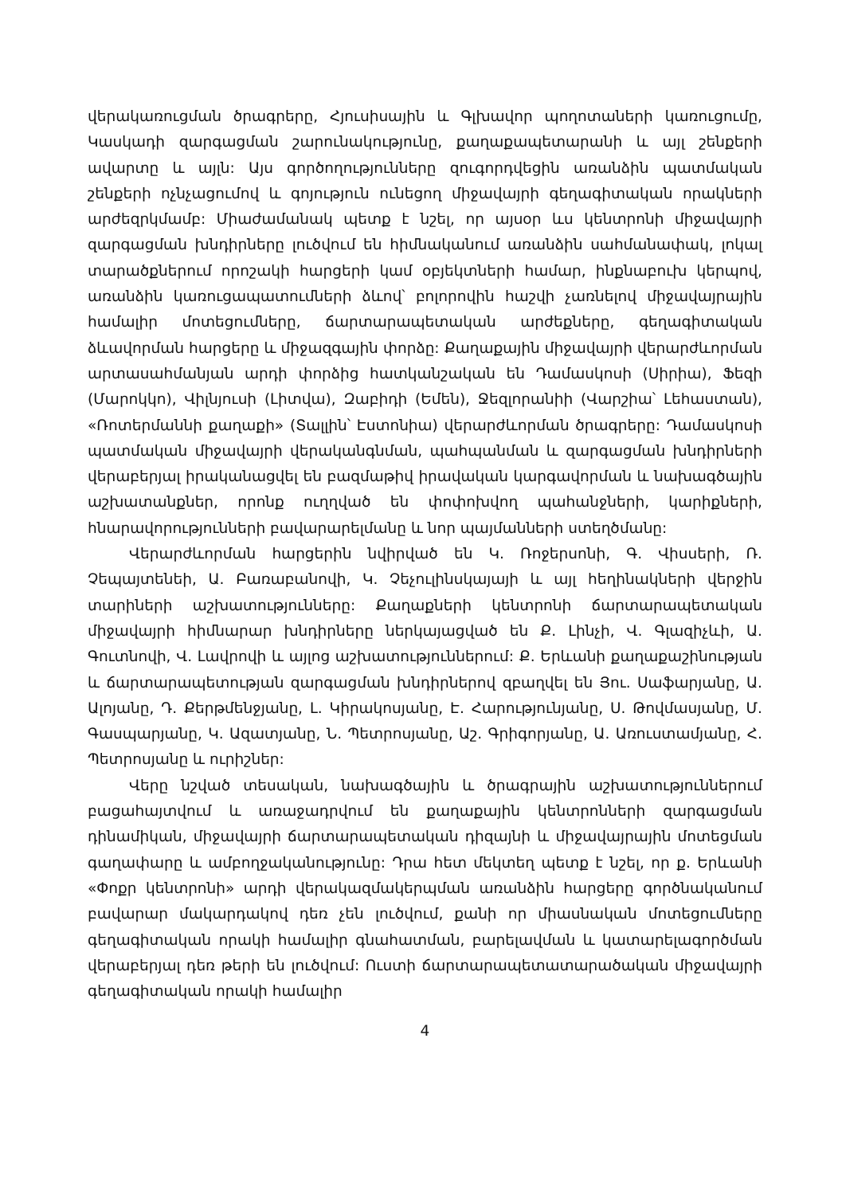վերակառուցման ծրագրերը, Հյուսիսային և Գլխավոր պողոտաների կառուցումը, Կասկադի զարգացման շարունակությունը, քաղաքապետարանի և այլ շենքերի ավարտը և այլն: Այս գործողությունները զուգորդվեցին առանձին պատմական շենքերի ոչնչացումով և գոյություն ունեցող միջավայրի գեղագիտական որակների արժեզրկմամբ: Միաժամանակ պետք է նշել, որ այսօր ևս կենտրոնի միջավայրի զարգացման խնդիրները լուծվում են հիմնականում առանձին սահմանափակ, լոկալ տարածքներում որոշակի հարցերի կամ օբյեկտների համար, ինքնաբուխ կերպով, առանձին կառուցապատումների ձևով՝ բոլորովին հաշվի չառնելով միջավայրային համալիր մոտեցումները, ճարտարապետական արժեքները, գեղագիտական ձևավորման հարցերը և միջազգային փորձը: Քաղաքային միջավայրի վերարժևորման արտասահմանյան արդի փորձից հատկանշական են Դամասկոսի (Սիրիա), Ֆեզի (Մարոկկո), Վիլնյուսի (Լիտվա), Զաբիդի (Եմեն), Ջեզլորանիի (Վարշիա՝ Լեհաստան), «Ռոտերմաննի քաղաքի» (Տալլին՝ Էստոնիա) վերարժևորման ծրագրերը: Դամասկոսի պատմական միջավայրի վերականգնման, պահպանման և զարգացման խնդիրների վերաբերյալ իրականացվել են բազմաթիվ իրավական կարգավորման և նախագծային աշխատանքներ, որոնք ուղղված են փոփոխվող պահանջների, կարիքների, հնարավորությունների բավարարելմանը և նոր պայմանների ստեղծմանը:
Վերարժևորման հարցերին նվիրված են Կ. Ռոջերսոնի, Գ. Վիսսերի, Ռ. Չեպայտենեի, Ա. Բառաբանովի, Կ. Չեչուլինսկայայի և այլ հեղինակների վերջին տարիների աշխատությունները: Քաղաքների կենտրոնի ճարտարապետական միջավայրի հիմնարար խնդիրները ներկայացված են Ք. Լինչի, Վ. Գլազիչևի, Ա. Գուտնովի, Վ. Լավրովի և այլոց աշխատություններում: Ք. Երևանի քաղաքաշինության և ճարտարապետության զարգացման խնդիրներով զբաղվել են Յու. Սաֆարյանը, Ա. Ալոյանը, Դ. Քերթմենջյանը, Լ. Կիրակոսյանը, Է. Հարությունյանը, Ս. Թովմասյանը, Մ. Գասպարյանը, Կ. Ազատյանը, Ն. Պետրոսյանը, Աշ. Գրիգորյանը, Ա. Առուստամյանը, Հ. Պետրոսյանը և ուրիշներ:
Վերը նշված տեսական, նախագծային և ծրագրային աշխատություններում բացահայտվում և առաջադրվում են քաղաքային կենտրոնների զարգացման դինամիկան, միջավայրի ճարտարապետական դիզայնի և միջավայրային մոտեցման գաղափարը և ամբողջականությունը: Դրա հետ մեկտեղ պետք է նշել, որ ք. Երևանի «Փոքր կենտրոնի» արդի վերակազմակերպման առանձին հարցերը գործնականում բավարար մակարդակով դեռ չեն լուծվում, քանի որ միասնական մոտեցումները գեղագիտական որակի համալիր գնահատման, բարելավման և կատարելագործման վերաբերյալ դեռ թերի են լուծվում: Ուստի ճարտարապետատարածական միջավայրի գեղագիտական որակի համալիր
4